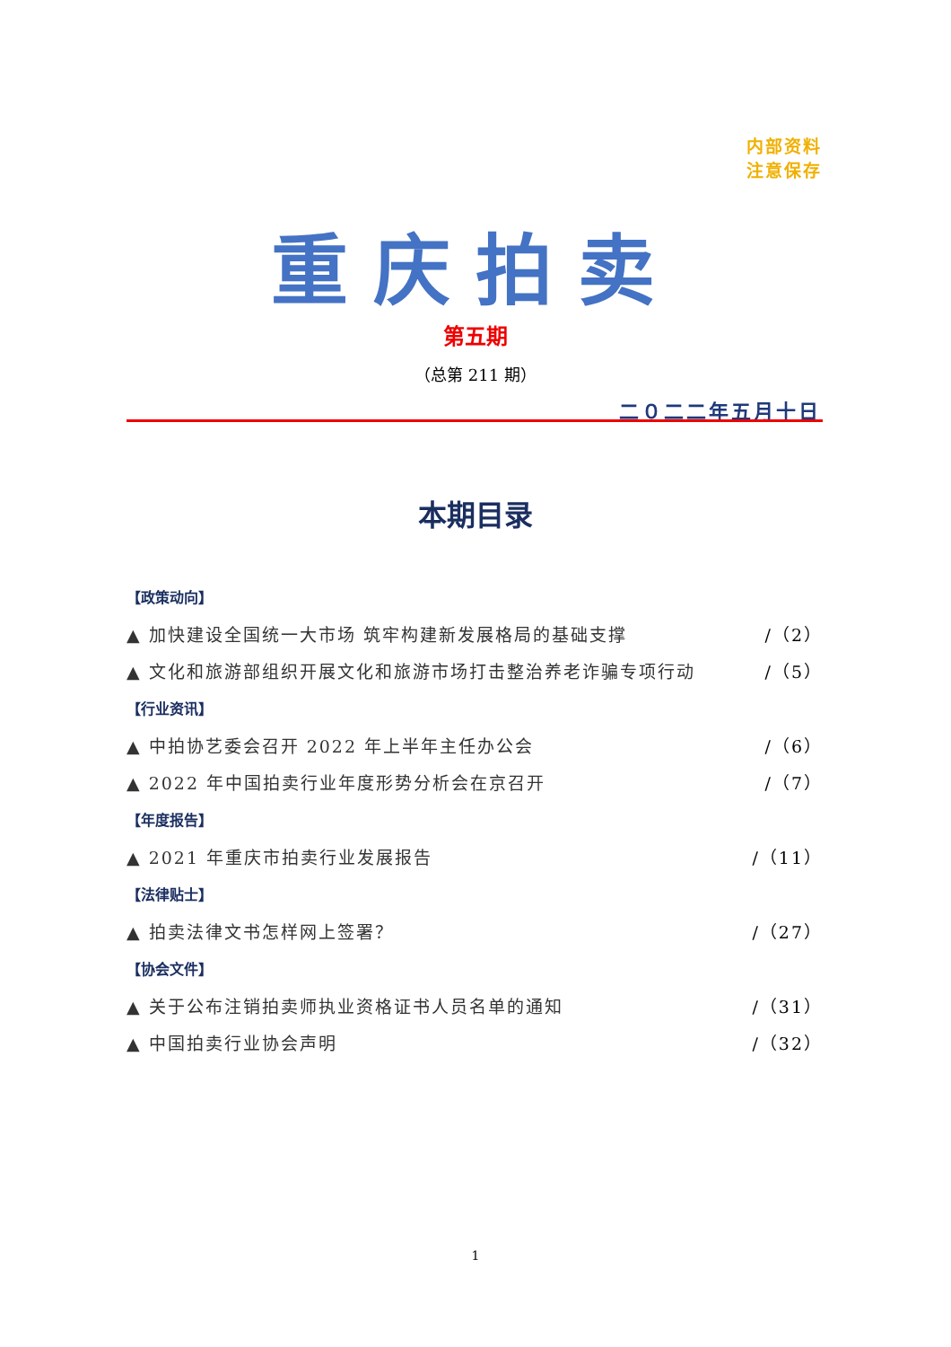内部资料
注意保存
重庆拍卖
第五期
（总第 211 期）
二０二二年五月十日
本期目录
【政策动向】
▲ 加快建设全国统一大市场 筑牢构建新发展格局的基础支撑 /（2）
▲ 文化和旅游部组织开展文化和旅游市场打击整治养老诈骗专项行动 /（5）
【行业资讯】
▲ 中拍协艺委会召开 2022 年上半年主任办公会 /（6）
▲ 2022 年中国拍卖行业年度形势分析会在京召开 /（7）
【年度报告】
▲ 2021 年重庆市拍卖行业发展报告 /（11）
【法律贴士】
▲ 拍卖法律文书怎样网上签署？ /（27）
【协会文件】
▲ 关于公布注销拍卖师执业资格证书人员名单的通知 /（31）
▲ 中国拍卖行业协会声明 /（32）
1